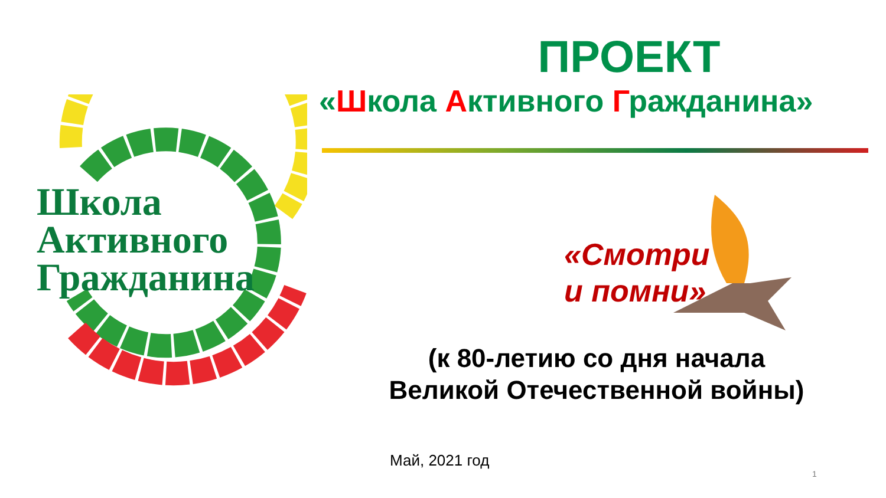Школа
Активного
Гражданина
ПРОЕКТ
«Школа Активного Гражданина»
«Смотри
и помни»
(к 80-летию со дня начала
Великой Отечественной войны)
Май, 2021 год
1